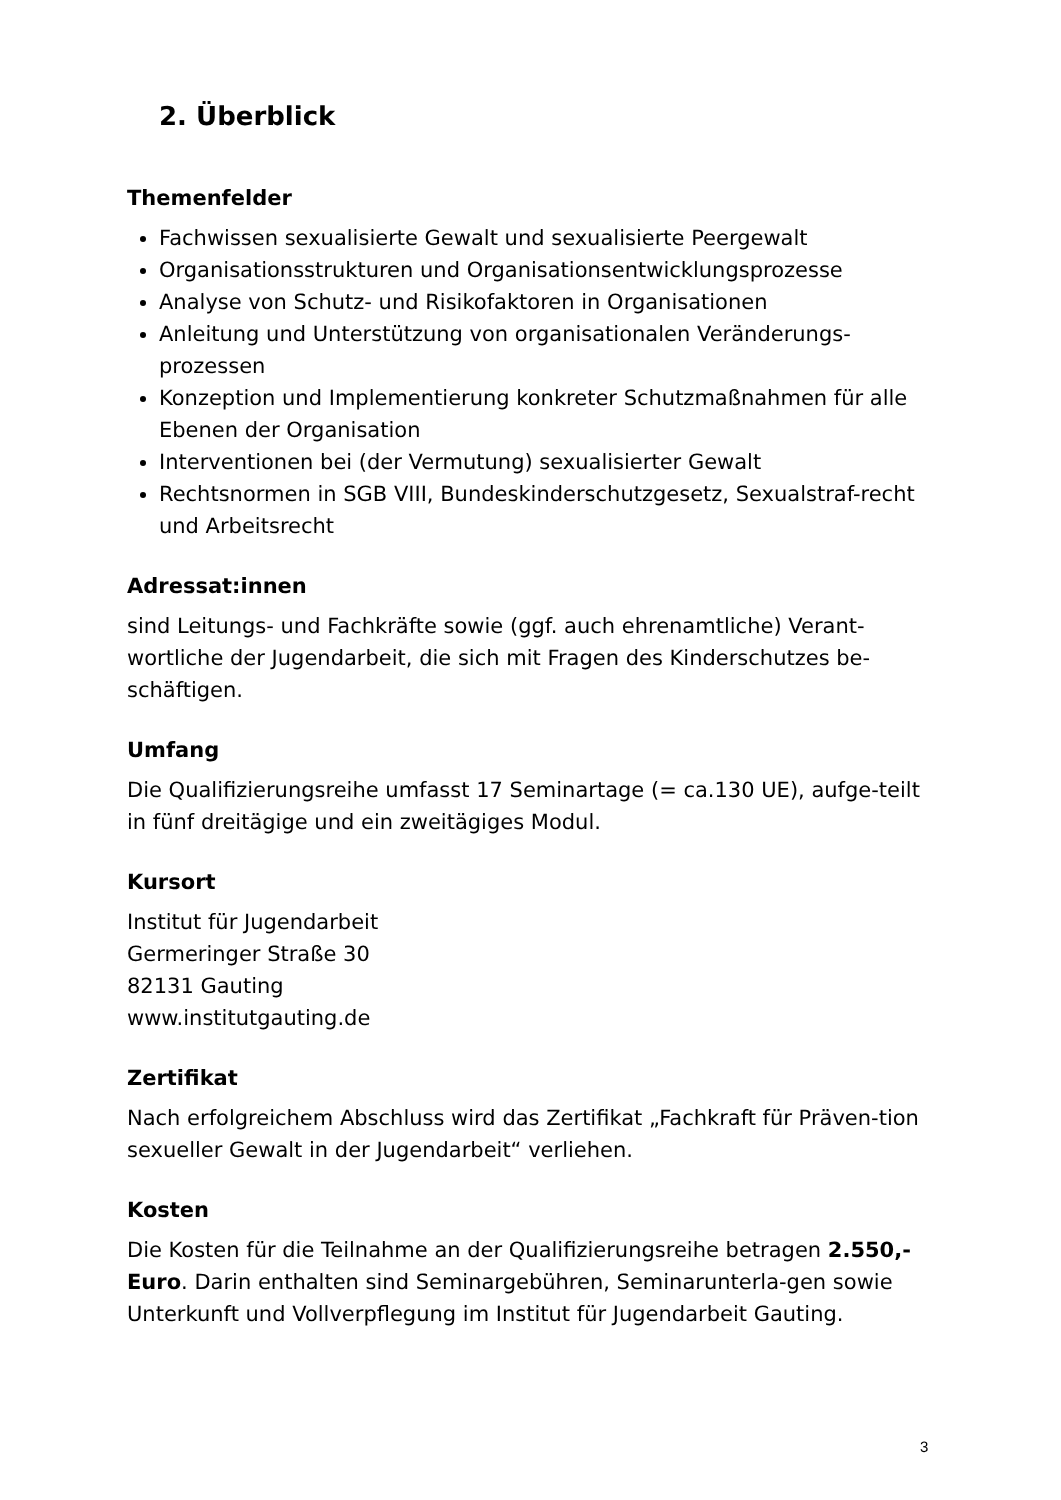2. Überblick
Themenfelder
Fachwissen sexualisierte Gewalt und sexualisierte Peergewalt
Organisationsstrukturen und Organisationsentwicklungsprozesse
Analyse von Schutz- und Risikofaktoren in Organisationen
Anleitung und Unterstützung von organisationalen Veränderungs-prozessen
Konzeption und Implementierung konkreter Schutzmaßnahmen für alle Ebenen der Organisation
Interventionen bei (der Vermutung) sexualisierter Gewalt
Rechtsnormen in SGB VIII, Bundeskinderschutzgesetz, Sexualstraf-recht und Arbeitsrecht
Adressat:innen
sind Leitungs- und Fachkräfte sowie (ggf. auch ehrenamtliche) Verant-wortliche der Jugendarbeit, die sich mit Fragen des Kinderschutzes be-schäftigen.
Umfang
Die Qualifizierungsreihe umfasst 17 Seminartage (= ca.130 UE), aufge-teilt in fünf dreitägige und ein zweitägiges Modul.
Kursort
Institut für Jugendarbeit
Germeringer Straße 30
82131 Gauting
www.institutgauting.de
Zertifikat
Nach erfolgreichem Abschluss wird das Zertifikat „Fachkraft für Präven-tion sexueller Gewalt in der Jugendarbeit“ verliehen.
Kosten
Die Kosten für die Teilnahme an der Qualifizierungsreihe betragen 2.550,- Euro. Darin enthalten sind Seminargebühren, Seminarunterla-gen sowie Unterkunft und Vollverpflegung im Institut für Jugendarbeit Gauting.
3